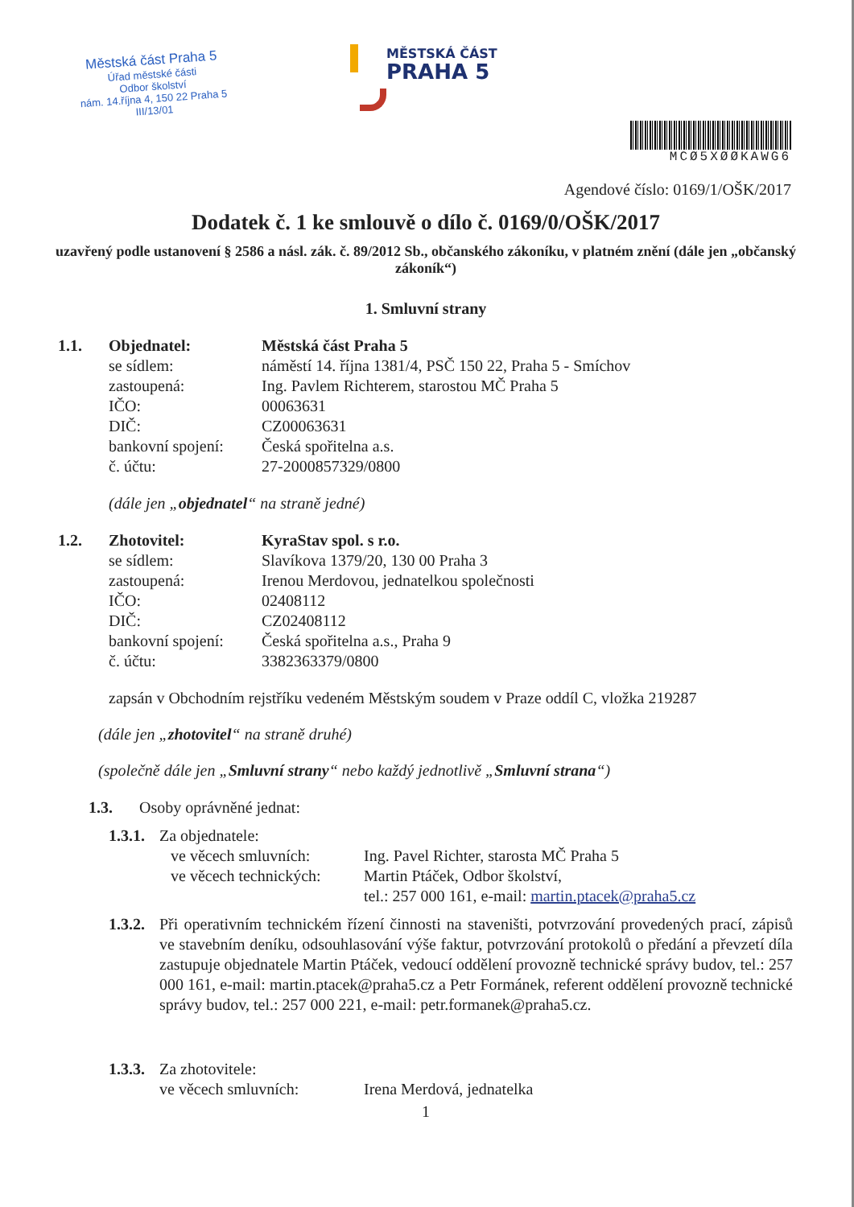Městská část Praha 5
Úřad městské části
Odbor školství
nám. 14.října 4, 150 22 Praha 5
III/13/01
MĚSTSKÁ ČÁST
PRAHA 5
MCØ5XØØKAWG6
Agendové číslo: 0169/1/OŠK/2017
Dodatek č. 1 ke smlouvě o dílo č. 0169/0/OŠK/2017
uzavřený podle ustanovení § 2586 a násl. zák. č. 89/2012 Sb., občanského zákoníku, v platném znění (dále jen „občanský zákoník“)
1. Smluvní strany
1.1. Objednatel: Městská část Praha 5
se sídlem: náměstí 14. října 1381/4, PSČ 150 22, Praha 5 - Smíchov
zastoupená: Ing. Pavlem Richterem, starostou MČ Praha 5
IČO: 00063631
DIČ: CZ00063631
bankovní spojení: Česká spořitelna a.s.
č. účtu: 27-2000857329/0800
(dále jen „objednatel“ na straně jedné)
1.2. Zhotovitel: KyraStav spol. s r.o.
se sídlem: Slavíkova 1379/20, 130 00 Praha 3
zastoupená: Irenou Merdovou, jednatelkou společnosti
IČO: 02408112
DIČ: CZ02408112
bankovní spojení: Česká spořitelna a.s., Praha 9
č. účtu: 3382363379/0800
zapsán v Obchodním rejstříku vedeném Městským soudem v Praze oddíl C, vložka 219287
(dále jen „zhotovitel“ na straně druhé)
(společně dále jen „Smluvní strany“ nebo každý jednotlivě „Smluvní strana“)
1.3. Osoby oprávněné jednat:
1.3.1. Za objednatele:
ve věcech smluvních: Ing. Pavel Richter, starosta MČ Praha 5
ve věcech technických: Martin Ptáček, Odbor školství,
tel.: 257 000 161, e-mail: martin.ptacek@praha5.cz
1.3.2. Při operativním technickém řízení činnosti na staveništi, potvrzování provedených prací, zápisů ve stavebním deníku, odsouhlasování výše faktur, potvrzování protokolů o předání a převzetí díla zastupuje objednatele Martin Ptáček, vedoucí oddělení provozně technické správy budov, tel.: 257 000 161, e-mail: martin.ptacek@praha5.cz a Petr Formánek, referent oddělení provozně technické správy budov, tel.: 257 000 221, e-mail: petr.formanek@praha5.cz.
1.3.3. Za zhotovitele:
ve věcech smluvních: Irena Merdová, jednatelka
1